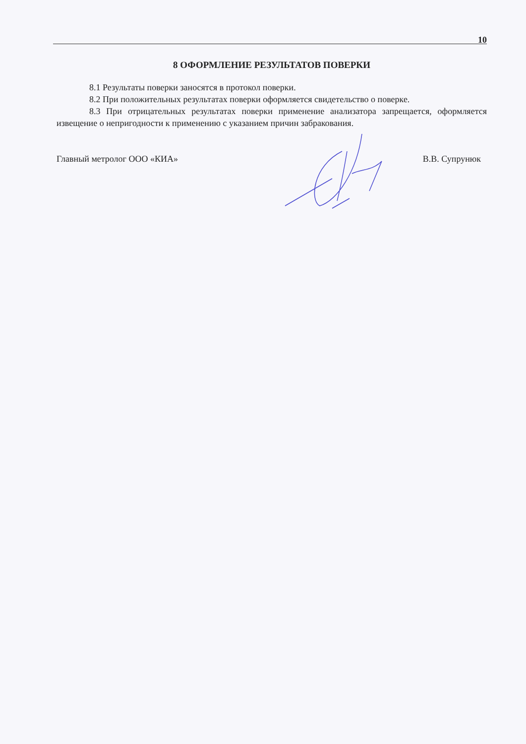10
8 ОФОРМЛЕНИЕ РЕЗУЛЬТАТОВ ПОВЕРКИ
8.1 Результаты поверки заносятся в протокол поверки.
8.2 При положительных результатах поверки оформляется свидетельство о поверке.
8.3 При отрицательных результатах поверки применение анализатора запрещается, оформляется извещение о непригодности к применению с указанием причин забракования.
Главный метролог ООО «КИА» В.В. Супрунюк